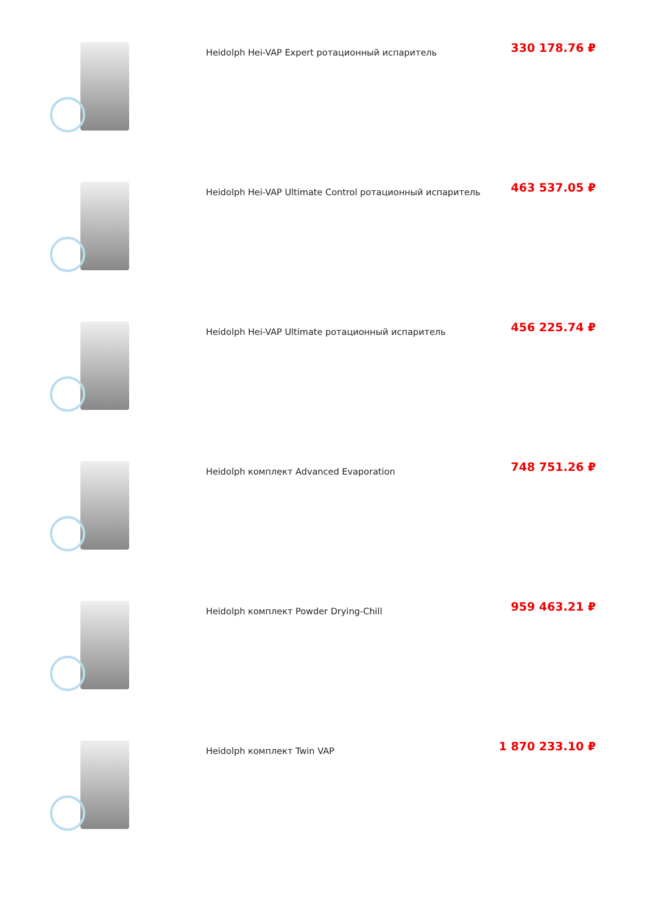Heidolph Hei-VAP Expert ротационный испаритель
330 178.76 ₽
Heidolph Hei-VAP Ultimate Control ротационный испаритель
463 537.05 ₽
Heidolph Hei-VAP Ultimate ротационный испаритель
456 225.74 ₽
Heidolph комплект Advanced Evaporation
748 751.26 ₽
Heidolph комплект Powder Drying-Chill
959 463.21 ₽
Heidolph комплект Twin VAP
1 870 233.10 ₽